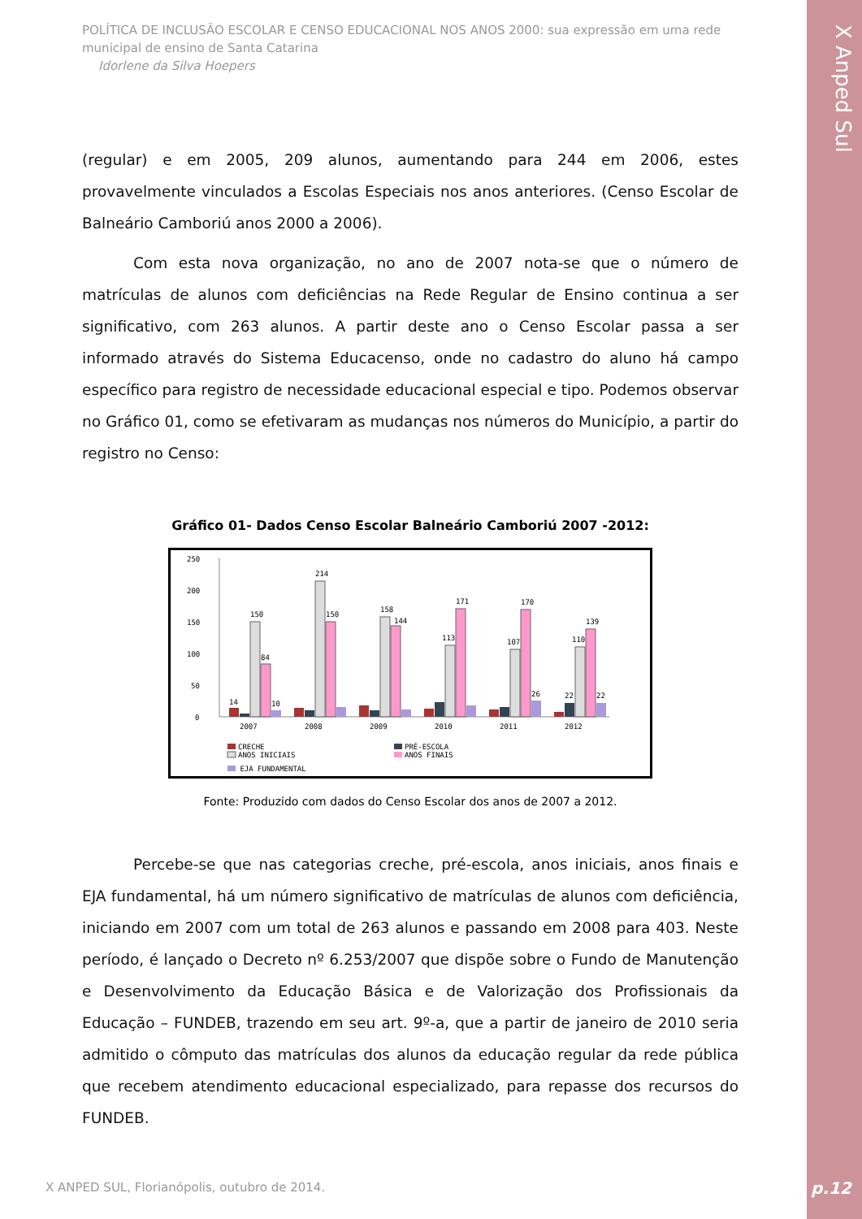X Anped Sul
POLÍTICA DE INCLUSÃO ESCOLAR E CENSO EDUCACIONAL NOS ANOS 2000: sua expressão em uma rede municipal de ensino de Santa Catarina
Idorlene da Silva Hoepers
(regular) e em 2005, 209 alunos, aumentando para 244 em 2006, estes provavelmente vinculados a Escolas Especiais nos anos anteriores. (Censo Escolar de Balneário Camboriú anos 2000 a 2006).
Com esta nova organização, no ano de 2007 nota-se que o número de matrículas de alunos com deficiências na Rede Regular de Ensino continua a ser significativo, com 263 alunos. A partir deste ano o Censo Escolar passa a ser informado através do Sistema Educacenso, onde no cadastro do aluno há campo específico para registro de necessidade educacional especial e tipo. Podemos observar no Gráfico 01, como se efetivaram as mudanças nos números do Município, a partir do registro no Censo:
Gráfico 01- Dados Censo Escolar Balneário Camboriú 2007 -2012:
250
200
150
100
50
0
150
84
14
10
214
150
158
144
113
171
107
170
26
110
139
22
22
2007
2008
2009
2010
2011
2012
CRECHE
PRÉ-ESCOLA
ANOS INICIAIS
ANOS FINAIS
EJA FUNDAMENTAL
Fonte: Produzido com dados do Censo Escolar dos anos de 2007 a 2012.
Percebe-se que nas categorias creche, pré-escola, anos iniciais, anos finais e EJA fundamental, há um número significativo de matrículas de alunos com deficiência, iniciando em 2007 com um total de 263 alunos e passando em 2008 para 403. Neste período, é lançado o Decreto nº 6.253/2007 que dispõe sobre o Fundo de Manutenção e Desenvolvimento da Educação Básica e de Valorização dos Profissionais da Educação – FUNDEB, trazendo em seu art. 9º-a, que a partir de janeiro de 2010 seria admitido o cômputo das matrículas dos alunos da educação regular da rede pública que recebem atendimento educacional especializado, para repasse dos recursos do FUNDEB.
X ANPED SUL, Florianópolis, outubro de 2014.
p.12